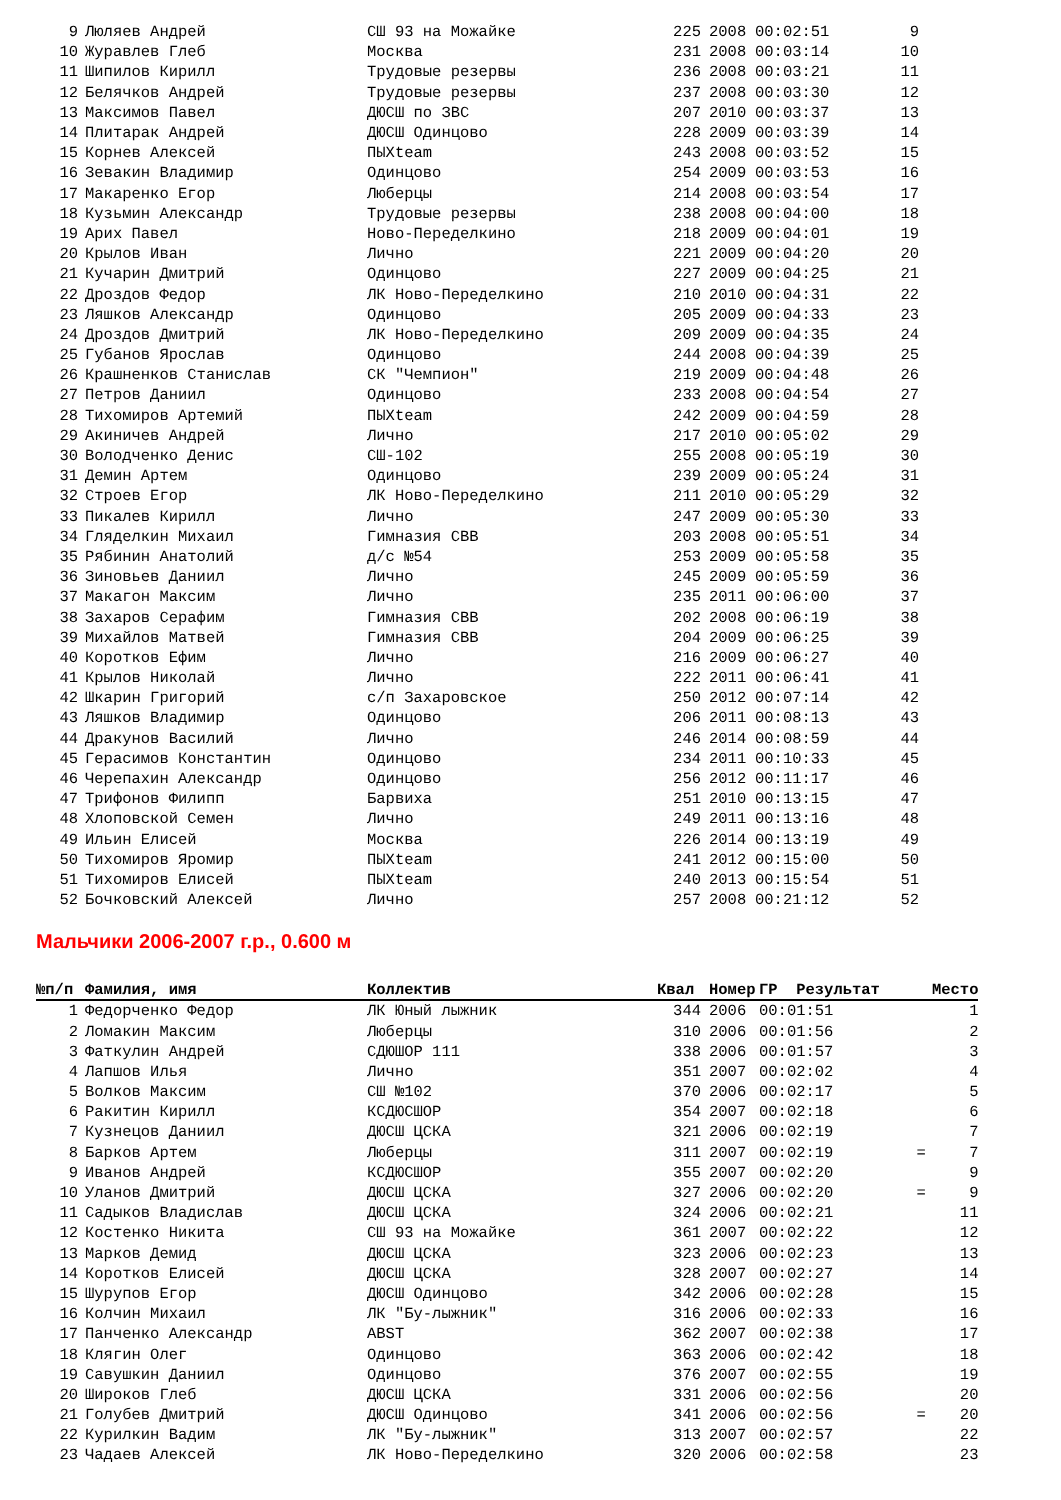| 9 | Люляев Андрей | СШ 93 на Можайке | 225 | 2008 | 00:02:51 | | 9 |
| 10 | Журавлев Глеб | Москва | 231 | 2008 | 00:03:14 | | 10 |
| 11 | Шипилов Кирилл | Трудовые резервы | 236 | 2008 | 00:03:21 | | 11 |
| 12 | Белячков Андрей | Трудовые резервы | 237 | 2008 | 00:03:30 | | 12 |
| 13 | Максимов Павел | ДЮСШ по ЗВС | 207 | 2010 | 00:03:37 | | 13 |
| 14 | Плитарак Андрей | ДЮСШ Одинцово | 228 | 2009 | 00:03:39 | | 14 |
| 15 | Корнев Алексей | ПЫХteam | 243 | 2008 | 00:03:52 | | 15 |
| 16 | Зевакин Владимир | Одинцово | 254 | 2009 | 00:03:53 | | 16 |
| 17 | Макаренко Егор | Люберцы | 214 | 2008 | 00:03:54 | | 17 |
| 18 | Кузьмин Александр | Трудовые резервы | 238 | 2008 | 00:04:00 | | 18 |
| 19 | Арих Павел | Ново-Переделкино | 218 | 2009 | 00:04:01 | | 19 |
| 20 | Крылов Иван | Лично | 221 | 2009 | 00:04:20 | | 20 |
| 21 | Кучарин Дмитрий | Одинцово | 227 | 2009 | 00:04:25 | | 21 |
| 22 | Дроздов Федор | ЛК Ново-Переделкино | 210 | 2010 | 00:04:31 | | 22 |
| 23 | Ляшков Александр | Одинцово | 205 | 2009 | 00:04:33 | | 23 |
| 24 | Дроздов Дмитрий | ЛК Ново-Переделкино | 209 | 2009 | 00:04:35 | | 24 |
| 25 | Губанов Ярослав | Одинцово | 244 | 2008 | 00:04:39 | | 25 |
| 26 | Крашненков Станислав | СК "Чемпион" | 219 | 2009 | 00:04:48 | | 26 |
| 27 | Петров Даниил | Одинцово | 233 | 2008 | 00:04:54 | | 27 |
| 28 | Тихомиров Артемий | ПЫХteam | 242 | 2009 | 00:04:59 | | 28 |
| 29 | Акиничев Андрей | Лично | 217 | 2010 | 00:05:02 | | 29 |
| 30 | Володченко Денис | СШ-102 | 255 | 2008 | 00:05:19 | | 30 |
| 31 | Демин Артем | Одинцово | 239 | 2009 | 00:05:24 | | 31 |
| 32 | Строев Егор | ЛК Ново-Переделкино | 211 | 2010 | 00:05:29 | | 32 |
| 33 | Пикалев Кирилл | Лично | 247 | 2009 | 00:05:30 | | 33 |
| 34 | Гляделкин Михаил | Гимназия СВВ | 203 | 2008 | 00:05:51 | | 34 |
| 35 | Рябинин Анатолий | д/с №54 | 253 | 2009 | 00:05:58 | | 35 |
| 36 | Зиновьев Даниил | Лично | 245 | 2009 | 00:05:59 | | 36 |
| 37 | Макагон Максим | Лично | 235 | 2011 | 00:06:00 | | 37 |
| 38 | Захаров Серафим | Гимназия СВВ | 202 | 2008 | 00:06:19 | | 38 |
| 39 | Михайлов Матвей | Гимназия СВВ | 204 | 2009 | 00:06:25 | | 39 |
| 40 | Коротков Ефим | Лично | 216 | 2009 | 00:06:27 | | 40 |
| 41 | Крылов Николай | Лично | 222 | 2011 | 00:06:41 | | 41 |
| 42 | Шкарин Григорий | с/п Захаровское | 250 | 2012 | 00:07:14 | | 42 |
| 43 | Ляшков Владимир | Одинцово | 206 | 2011 | 00:08:13 | | 43 |
| 44 | Дракунов Василий | Лично | 246 | 2014 | 00:08:59 | | 44 |
| 45 | Герасимов Константин | Одинцово | 234 | 2011 | 00:10:33 | | 45 |
| 46 | Черепахин Александр | Одинцово | 256 | 2012 | 00:11:17 | | 46 |
| 47 | Трифонов Филипп | Барвиха | 251 | 2010 | 00:13:15 | | 47 |
| 48 | Хлоповской Семен | Лично | 249 | 2011 | 00:13:16 | | 48 |
| 49 | Ильин Елисей | Москва | 226 | 2014 | 00:13:19 | | 49 |
| 50 | Тихомиров Яромир | ПЫХteam | 241 | 2012 | 00:15:00 | | 50 |
| 51 | Тихомиров Елисей | ПЫХteam | 240 | 2013 | 00:15:54 | | 51 |
| 52 | Бочковский Алексей | Лично | 257 | 2008 | 00:21:12 | | 52 |
Мальчики 2006-2007 г.р., 0.600 м
| №п/п | Фамилия, имя | Коллектив | Квал | Номер | ГР Результат | | Место |
| --- | --- | --- | --- | --- | --- | --- | --- |
| 1 | Федорченко Федор | ЛК Юный лыжник | 344 | 2006 | 00:01:51 | | 1 |
| 2 | Ломакин Максим | Люберцы | 310 | 2006 | 00:01:56 | | 2 |
| 3 | Фаткулин Андрей | СДЮШОР 111 | 338 | 2006 | 00:01:57 | | 3 |
| 4 | Лапшов Илья | Лично | 351 | 2007 | 00:02:02 | | 4 |
| 5 | Волков Максим | СШ №102 | 370 | 2006 | 00:02:17 | | 5 |
| 6 | Ракитин Кирилл | КСДЮСШОР | 354 | 2007 | 00:02:18 | | 6 |
| 7 | Кузнецов Даниил | ДЮСШ ЦСКА | 321 | 2006 | 00:02:19 | | 7 |
| 8 | Барков Артем | Люберцы | 311 | 2007 | 00:02:19 | = | 7 |
| 9 | Иванов Андрей | КСДЮСШОР | 355 | 2007 | 00:02:20 | | 9 |
| 10 | Уланов Дмитрий | ДЮСШ ЦСКА | 327 | 2006 | 00:02:20 | = | 9 |
| 11 | Садыков Владислав | ДЮСШ ЦСКА | 324 | 2006 | 00:02:21 | | 11 |
| 12 | Костенко Никита | СШ 93 на Можайке | 361 | 2007 | 00:02:22 | | 12 |
| 13 | Марков Демид | ДЮСШ ЦСКА | 323 | 2006 | 00:02:23 | | 13 |
| 14 | Коротков Елисей | ДЮСШ ЦСКА | 328 | 2007 | 00:02:27 | | 14 |
| 15 | Шурупов Егор | ДЮСШ Одинцово | 342 | 2006 | 00:02:28 | | 15 |
| 16 | Колчин Михаил | ЛК "Бу-лыжник" | 316 | 2006 | 00:02:33 | | 16 |
| 17 | Панченко Александр | ABST | 362 | 2007 | 00:02:38 | | 17 |
| 18 | Клягин Олег | Одинцово | 363 | 2006 | 00:02:42 | | 18 |
| 19 | Савушкин Даниил | Одинцово | 376 | 2007 | 00:02:55 | | 19 |
| 20 | Широков Глеб | ДЮСШ ЦСКА | 331 | 2006 | 00:02:56 | | 20 |
| 21 | Голубев Дмитрий | ДЮСШ Одинцово | 341 | 2006 | 00:02:56 | = | 20 |
| 22 | Курилкин Вадим | ЛК "Бу-лыжник" | 313 | 2007 | 00:02:57 | | 22 |
| 23 | Чадаев Алексей | ЛК Ново-Переделкино | 320 | 2006 | 00:02:58 | | 23 |